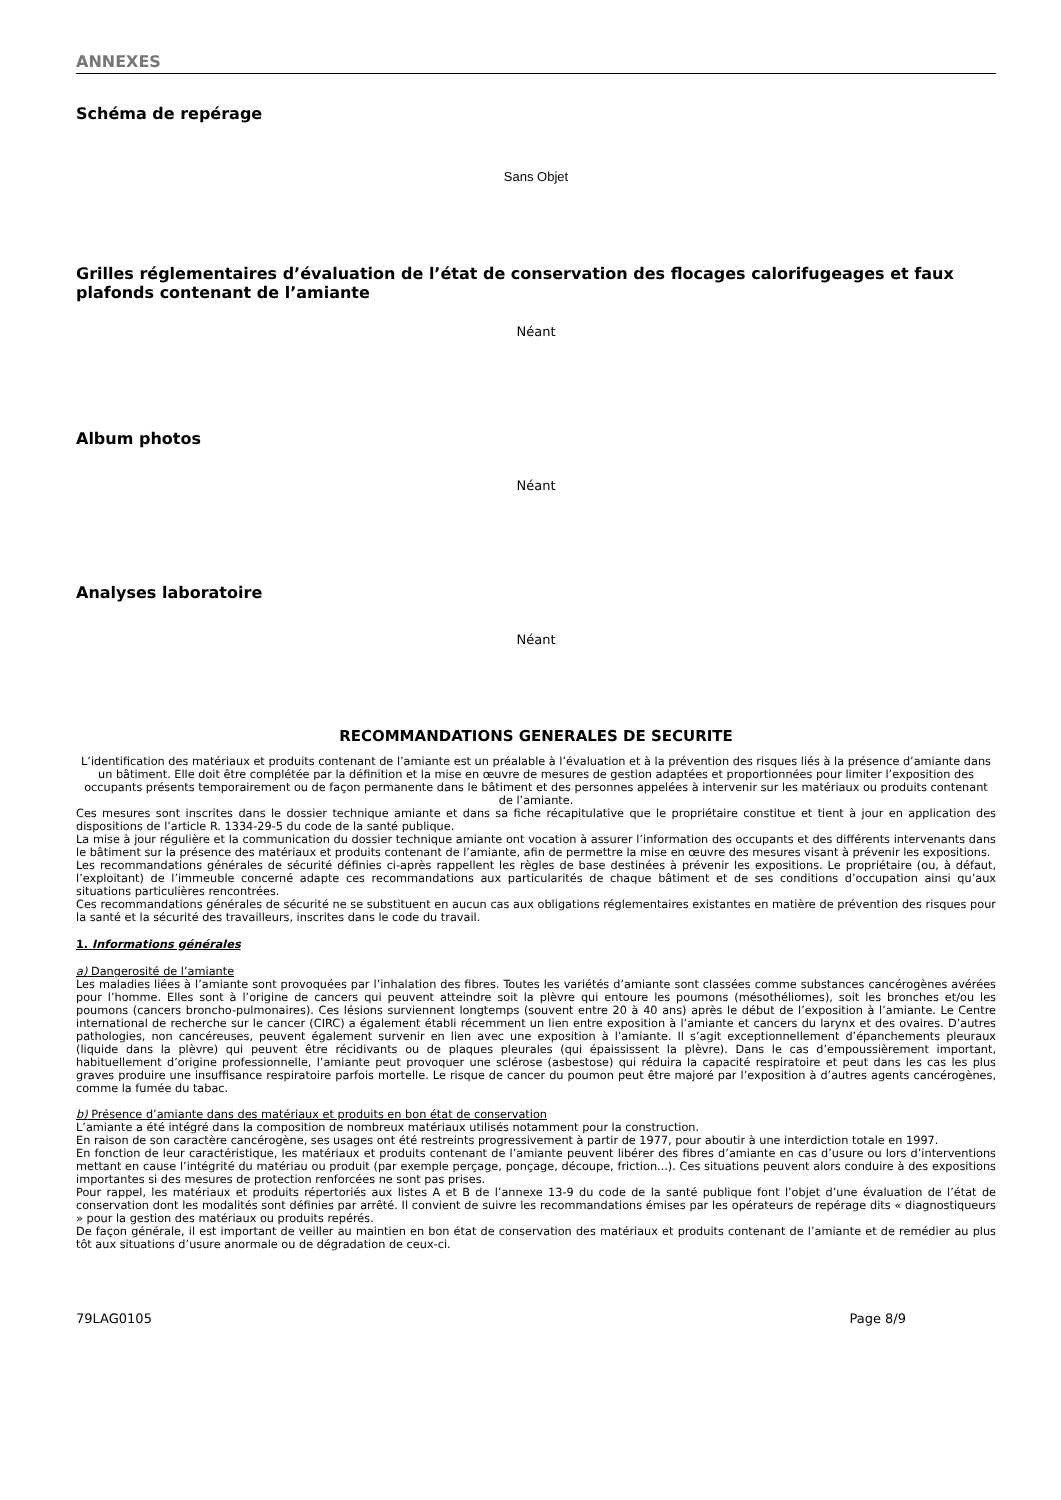ANNEXES
Schéma de repérage
Sans Objet
Grilles réglementaires d’évaluation de l’état de conservation des flocages calorifugeages et faux plafonds contenant de l’amiante
Néant
Album photos
Néant
Analyses laboratoire
Néant
RECOMMANDATIONS GENERALES DE SECURITE
L’identification des matériaux et produits contenant de l’amiante est un préalable à l’évaluation et à la prévention des risques liés à la présence d’amiante dans un bâtiment. Elle doit être complétée par la définition et la mise en œuvre de mesures de gestion adaptées et proportionnées pour limiter l’exposition des occupants présents temporairement ou de façon permanente dans le bâtiment et des personnes appelées à intervenir sur les matériaux ou produits contenant de l’amiante.
Ces mesures sont inscrites dans le dossier technique amiante et dans sa fiche récapitulative que le propriétaire constitue et tient à jour en application des dispositions de l’article R. 1334-29-5 du code de la santé publique.
La mise à jour régulière et la communication du dossier technique amiante ont vocation à assurer l’information des occupants et des différents intervenants dans le bâtiment sur la présence des matériaux et produits contenant de l’amiante, afin de permettre la mise en œuvre des mesures visant à prévenir les expositions.
Les recommandations générales de sécurité définies ci-après rappellent les règles de base destinées à prévenir les expositions. Le propriétaire (ou, à défaut, l’exploitant) de l’immeuble concerné adapte ces recommandations aux particularités de chaque bâtiment et de ses conditions d’occupation ainsi qu’aux situations particulières rencontrées.
Ces recommandations générales de sécurité ne se substituent en aucun cas aux obligations réglementaires existantes en matière de prévention des risques pour la santé et la sécurité des travailleurs, inscrites dans le code du travail.
1. Informations générales
a) Dangerosité de l’amiante
Les maladies liées à l’amiante sont provoquées par l’inhalation des fibres. Toutes les variétés d’amiante sont classées comme substances cancérogènes avérées pour l’homme. Elles sont à l’origine de cancers qui peuvent atteindre soit la plèvre qui entoure les poumons (mésothéliomes), soit les bronches et/ou les poumons (cancers broncho-pulmonaires). Ces lésions surviennent longtemps (souvent entre 20 à 40 ans) après le début de l’exposition à l’amiante. Le Centre international de recherche sur le cancer (CIRC) a également établi récemment un lien entre exposition à l’amiante et cancers du larynx et des ovaires. D’autres pathologies, non cancéreuses, peuvent également survenir en lien avec une exposition à l’amiante. Il s’agit exceptionnellement d’épanchements pleuraux (liquide dans la plèvre) qui peuvent être récidivants ou de plaques pleurales (qui épaississent la plèvre). Dans le cas d’empoussièrement important, habituellement d’origine professionnelle, l’amiante peut provoquer une sclérose (asbestose) qui réduira la capacité respiratoire et peut dans les cas les plus graves produire une insuffisance respiratoire parfois mortelle. Le risque de cancer du poumon peut être majoré par l’exposition à d’autres agents cancérogènes, comme la fumée du tabac.
b) Présence d’amiante dans des matériaux et produits en bon état de conservation
L’amiante a été intégré dans la composition de nombreux matériaux utilisés notamment pour la construction.
En raison de son caractère cancérogène, ses usages ont été restreints progressivement à partir de 1977, pour aboutir à une interdiction totale en 1997.
En fonction de leur caractéristique, les matériaux et produits contenant de l’amiante peuvent libérer des fibres d’amiante en cas d’usure ou lors d’interventions mettant en cause l’intégrité du matériau ou produit (par exemple perçage, ponçage, découpe, friction...). Ces situations peuvent alors conduire à des expositions importantes si des mesures de protection renforcées ne sont pas prises.
Pour rappel, les matériaux et produits répertoriés aux listes A et B de l’annexe 13-9 du code de la santé publique font l’objet d’une évaluation de l’état de conservation dont les modalités sont définies par arrêté. Il convient de suivre les recommandations émises par les opérateurs de repérage dits « diagnostiqueurs » pour la gestion des matériaux ou produits repérés.
De façon générale, il est important de veiller au maintien en bon état de conservation des matériaux et produits contenant de l’amiante et de remédier au plus tôt aux situations d’usure anormale ou de dégradation de ceux-ci.
79LAG0105 Page 8/9